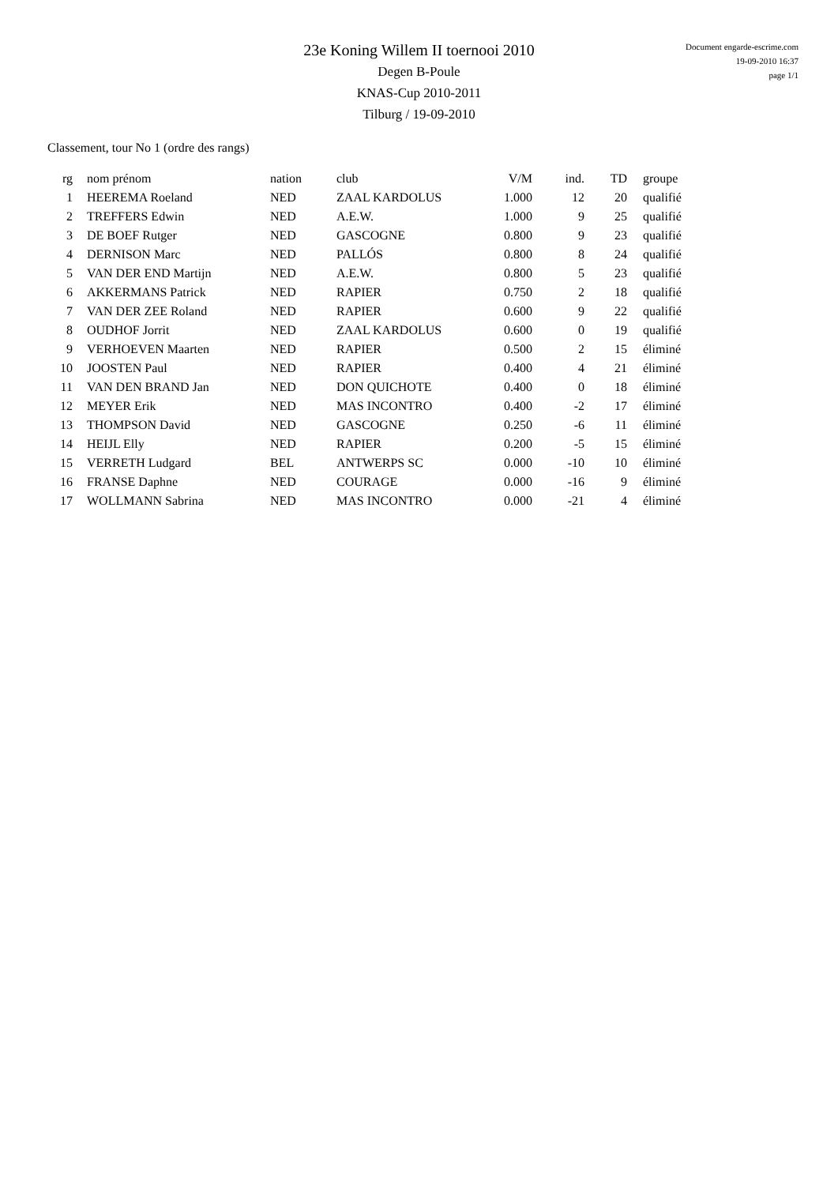23e Koning Willem II toernooi 2010
Degen B-Poule
KNAS-Cup 2010-2011
Tilburg / 19-09-2010
Document engarde-escrime.com
19-09-2010 16:37
page 1/1
Classement, tour No 1 (ordre des rangs)
| rg | nom prénom | nation | club | V/M | ind. | TD | groupe |
| --- | --- | --- | --- | --- | --- | --- | --- |
| 1 | HEEREMA Roeland | NED | ZAAL KARDOLUS | 1.000 | 12 | 20 | qualifié |
| 2 | TREFFERS Edwin | NED | A.E.W. | 1.000 | 9 | 25 | qualifié |
| 3 | DE BOEF Rutger | NED | GASCOGNE | 0.800 | 9 | 23 | qualifié |
| 4 | DERNISON Marc | NED | PALLÓS | 0.800 | 8 | 24 | qualifié |
| 5 | VAN DER END Martijn | NED | A.E.W. | 0.800 | 5 | 23 | qualifié |
| 6 | AKKERMANS Patrick | NED | RAPIER | 0.750 | 2 | 18 | qualifié |
| 7 | VAN DER ZEE Roland | NED | RAPIER | 0.600 | 9 | 22 | qualifié |
| 8 | OUDHOF Jorrit | NED | ZAAL KARDOLUS | 0.600 | 0 | 19 | qualifié |
| 9 | VERHOEVEN Maarten | NED | RAPIER | 0.500 | 2 | 15 | éliminé |
| 10 | JOOSTEN Paul | NED | RAPIER | 0.400 | 4 | 21 | éliminé |
| 11 | VAN DEN BRAND Jan | NED | DON QUICHOTE | 0.400 | 0 | 18 | éliminé |
| 12 | MEYER Erik | NED | MAS INCONTRO | 0.400 | -2 | 17 | éliminé |
| 13 | THOMPSON David | NED | GASCOGNE | 0.250 | -6 | 11 | éliminé |
| 14 | HEIJL Elly | NED | RAPIER | 0.200 | -5 | 15 | éliminé |
| 15 | VERRETH Ludgard | BEL | ANTWERPS SC | 0.000 | -10 | 10 | éliminé |
| 16 | FRANSE Daphne | NED | COURAGE | 0.000 | -16 | 9 | éliminé |
| 17 | WOLLMANN Sabrina | NED | MAS INCONTRO | 0.000 | -21 | 4 | éliminé |